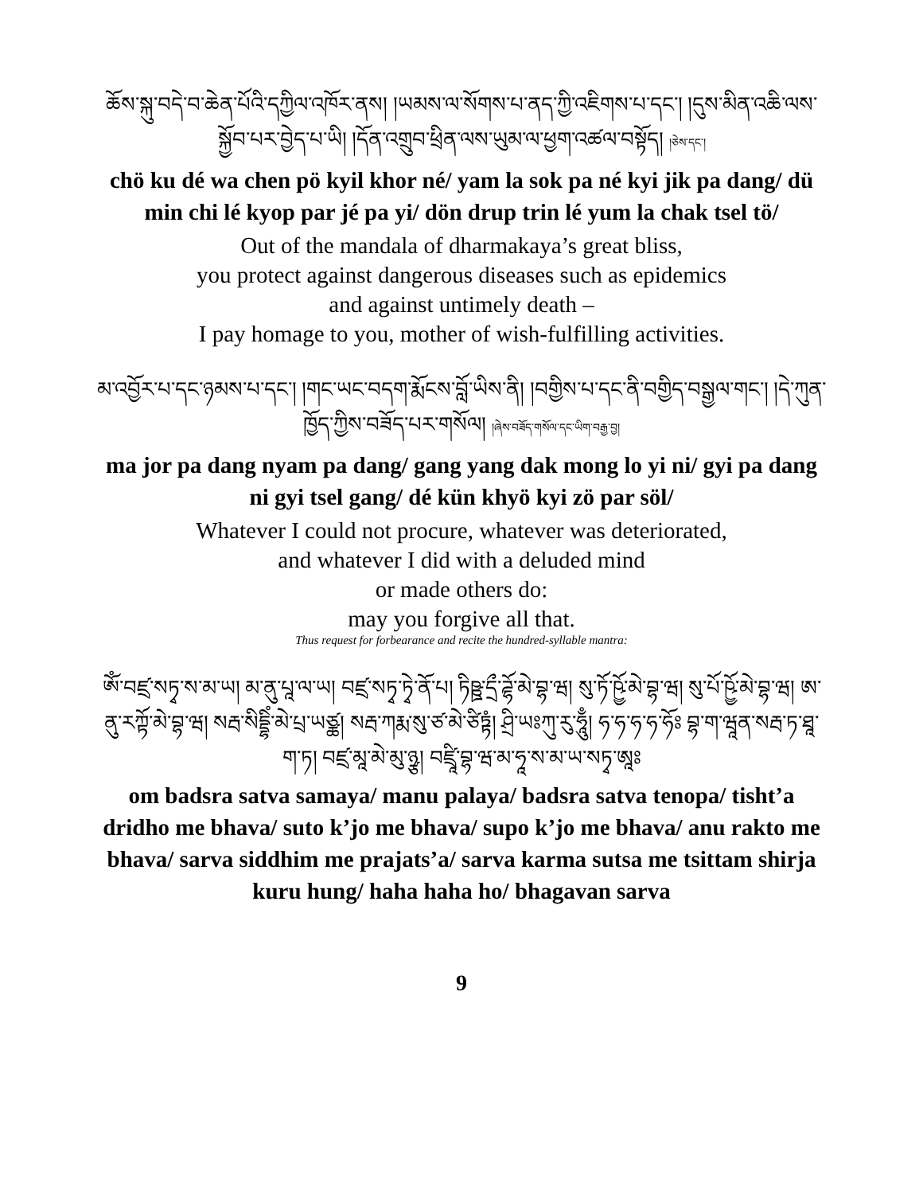ཆོས་སྐུ་བདེ་བ་ཆེན་པོའི་དཀྱིལ་འཁོར་ནས། །ཡམས་ལ་སོགས་པ་ནད་ཀྱི་འཇིགས་པ་དང་། །དུས་མིན་འཆི་ལས་སྐྱོབ་པར་བྱེད་པ་ཡི། །དོན་འགྲུབ་ཕྲིན་ལས་ཡུམ་ལ་ཕྱག་འཚལ་བསྟོད། །ཅེས་དང་།
chö ku dé wa chen pö kyil khor né/ yam la sok pa né kyi jik pa dang/ dü min chi lé kyop par jé pa yi/ dön drup trin lé yum la chak tsel tö/
Out of the mandala of dharmakaya’s great bliss,
you protect against dangerous diseases such as epidemics
and against untimely death –
I pay homage to you, mother of wish-fulfilling activities.
མ་འབྱོར་པ་དང་ཉམས་པ་དང་། །གང་ཡང་བདག་རྨོངས་བློ་ཡིས་ནི། །བགྱིས་པ་དང་ནི་བགྱིད་བསྒྱལ་གང་། །དེ་ཀུན་ཁྱོད་ཀྱིས་བཟོད་པར་གསོལ། །ཞེས་བཟོད་གསོལ་དང་ཡིག་བརྒྱ་བྱ།
ma jor pa dang nyam pa dang/ gang yang dak mong lo yi ni/ gyi pa dang ni gyi tsel gang/ dé kün khyö kyi zö par söl/
Whatever I could not procure, whatever was deteriorated,
and whatever I did with a deluded mind
or made others do:
may you forgive all that.
Thus request for forbearance and recite the hundred-syllable mantra:
ཨོཾ་བཛྲ་སཏྭ་ས་མ་ཡ། མ་ནུ་པཱ་ལ་ཡ། བཛྲ་སཏྭ་ཏྭེ་ནོ་པ། ཏིཥྛ་དྲྀ་ཌྷོ་མེ་བྷ་ཝ། སུ་ཏོ་ཥྱོ་མེ་བྷ་ཝ། སུ་པོ་ཥྱོ་མེ་བྷ་ཝ། ཨ་ནུ་རཀྟོ་མེ་བྷ་ཝ། སརྦ་སིདྡྷིཾ་མེ་པྲ་ཡཙྪ། སརྦ་ཀརྨ་སུ་ཙ་མེ་ཙིཏྟཾ། ཤྲི་ཡཿཀུ་རུ་ཧཱུྃ། ཧ་ཧ་ཧ་ཧ་ཧོཿ བྷ་ག་ཝཱན་སརྦ་ཏ་ཐཱ་ག་ཏ། བཛྲ་མཱ་མེ་མུ་ཉྩ། བཛྲཱི་བྷ་ཝ་མ་ཧཱ་ས་མ་ཡ་སཏྭ་ཨཱཿ
om badsra satva samaya/ manu palaya/ badsra satva tenopa/ tisht’a dridho me bhava/ suto k’jo me bhava/ supo k’jo me bhava/ anu rakto me bhava/ sarva siddhim me prajats’a/ sarva karma sutsa me tsittam shirja kuru hung/ haha haha ho/ bhagavan sarva
9